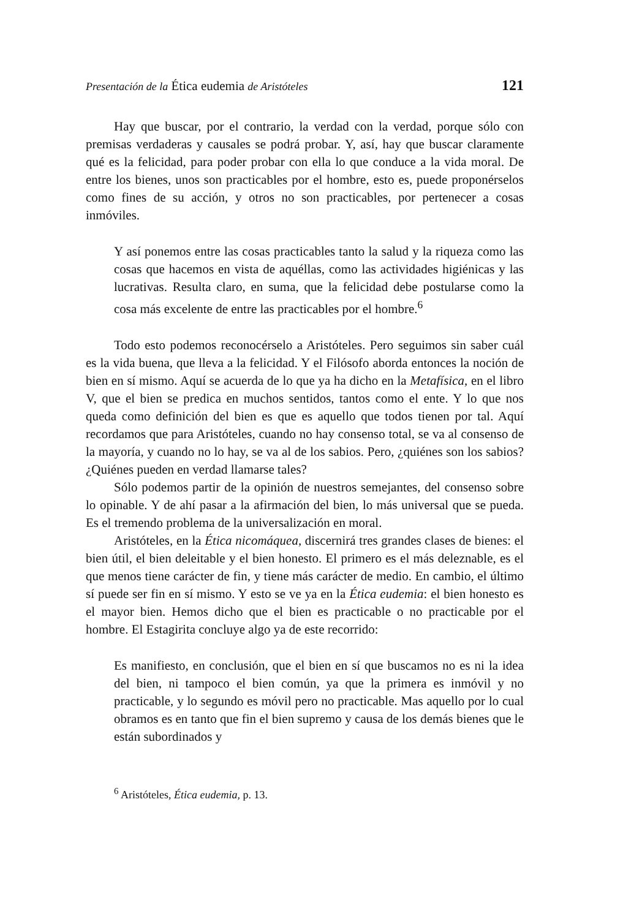Presentación de la Ética eudemia de Aristóteles 121
Hay que buscar, por el contrario, la verdad con la verdad, porque sólo con premisas verdaderas y causales se podrá probar. Y, así, hay que buscar claramente qué es la felicidad, para poder probar con ella lo que conduce a la vida moral. De entre los bienes, unos son practicables por el hombre, esto es, puede proponérselos como fines de su acción, y otros no son practicables, por pertenecer a cosas inmóviles.
Y así ponemos entre las cosas practicables tanto la salud y la riqueza como las cosas que hacemos en vista de aquéllas, como las actividades higiénicas y las lucrativas. Resulta claro, en suma, que la felicidad debe postularse como la cosa más excelente de entre las practicables por el hombre.<sup>6</sup>
Todo esto podemos reconocérselo a Aristóteles. Pero seguimos sin saber cuál es la vida buena, que lleva a la felicidad. Y el Filósofo aborda entonces la noción de bien en sí mismo. Aquí se acuerda de lo que ya ha dicho en la Metafísica, en el libro V, que el bien se predica en muchos sentidos, tantos como el ente. Y lo que nos queda como definición del bien es que es aquello que todos tienen por tal. Aquí recordamos que para Aristóteles, cuando no hay consenso total, se va al consenso de la mayoría, y cuando no lo hay, se va al de los sabios. Pero, ¿quiénes son los sabios? ¿Quiénes pueden en verdad llamarse tales?
Sólo podemos partir de la opinión de nuestros semejantes, del consenso sobre lo opinable. Y de ahí pasar a la afirmación del bien, lo más universal que se pueda. Es el tremendo problema de la universalización en moral.
Aristóteles, en la Ética nicomáquea, discernirá tres grandes clases de bienes: el bien útil, el bien deleitable y el bien honesto. El primero es el más deleznable, es el que menos tiene carácter de fin, y tiene más carácter de medio. En cambio, el último sí puede ser fin en sí mismo. Y esto se ve ya en la Ética eudemia: el bien honesto es el mayor bien. Hemos dicho que el bien es practicable o no practicable por el hombre. El Estagirita concluye algo ya de este recorrido:
Es manifiesto, en conclusión, que el bien en sí que buscamos no es ni la idea del bien, ni tampoco el bien común, ya que la primera es inmóvil y no practicable, y lo segundo es móvil pero no practicable. Mas aquello por lo cual obramos es en tanto que fin el bien supremo y causa de los demás bienes que le están subordinados y
<sup>6</sup> Aristóteles, Ética eudemia, p. 13.